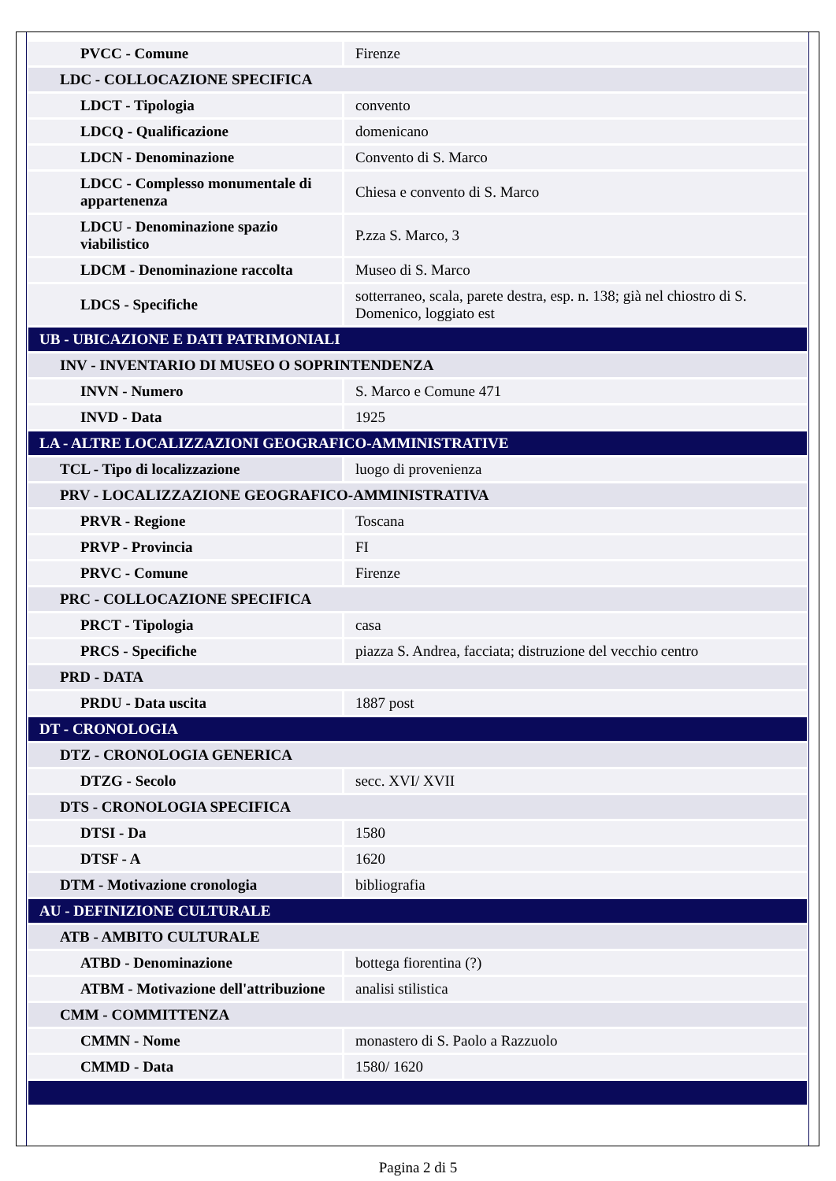| PVCC - Comune | Firenze |
| LDC - COLLOCAZIONE SPECIFICA | |
| LDCT - Tipologia | convento |
| LDCQ - Qualificazione | domenicano |
| LDCN - Denominazione | Convento di S. Marco |
| LDCC - Complesso monumentale di appartenenza | Chiesa e convento di S. Marco |
| LDCU - Denominazione spazio viabilistico | P.zza S. Marco, 3 |
| LDCM - Denominazione raccolta | Museo di S. Marco |
| LDCS - Specifiche | sotterraneo, scala, parete destra, esp. n. 138; già nel chiostro di S. Domenico, loggiato est |
| UB - UBICAZIONE E DATI PATRIMONIALI | |
| INV - INVENTARIO DI MUSEO O SOPRINTENDENZA | |
| INVN - Numero | S. Marco e Comune 471 |
| INVD - Data | 1925 |
| LA - ALTRE LOCALIZZAZIONI GEOGRAFICO-AMMINISTRATIVE | |
| TCL - Tipo di localizzazione | luogo di provenienza |
| PRV - LOCALIZZAZIONE GEOGRAFICO-AMMINISTRATIVA | |
| PRVR - Regione | Toscana |
| PRVP - Provincia | FI |
| PRVC - Comune | Firenze |
| PRC - COLLOCAZIONE SPECIFICA | |
| PRCT - Tipologia | casa |
| PRCS - Specifiche | piazza S. Andrea, facciata; distruzione del vecchio centro |
| PRD - DATA | |
| PRDU - Data uscita | 1887 post |
| DT - CRONOLOGIA | |
| DTZ - CRONOLOGIA GENERICA | |
| DTZG - Secolo | secc. XVI/ XVII |
| DTS - CRONOLOGIA SPECIFICA | |
| DTSI - Da | 1580 |
| DTSF - A | 1620 |
| DTM - Motivazione cronologia | bibliografia |
| AU - DEFINIZIONE CULTURALE | |
| ATB - AMBITO CULTURALE | |
| ATBD - Denominazione | bottega fiorentina (?) |
| ATBM - Motivazione dell'attribuzione | analisi stilistica |
| CMM - COMMITTENZA | |
| CMMN - Nome | monastero di S. Paolo a Razzuolo |
| CMMD - Data | 1580/ 1620 |
Pagina 2 di 5